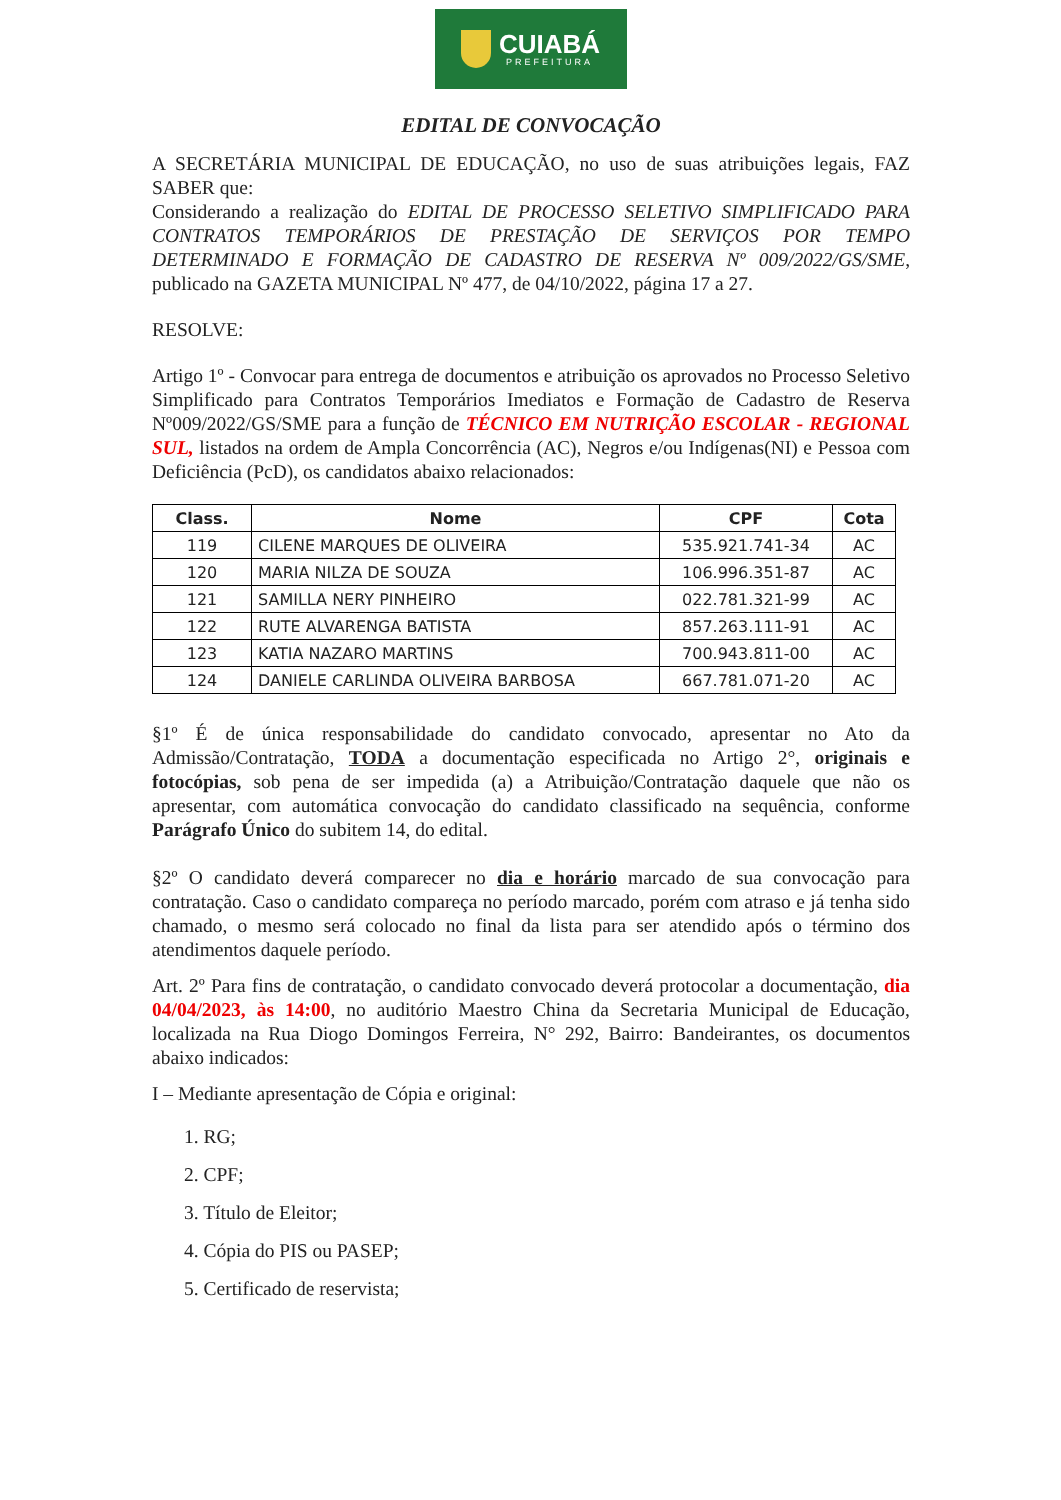CUIABÁ
PREFEITURA
EDITAL DE CONVOCAÇÃO
A SECRETÁRIA MUNICIPAL DE EDUCAÇÃO, no uso de suas atribuições legais, FAZ SABER que:
Considerando a realização do EDITAL DE PROCESSO SELETIVO SIMPLIFICADO PARA CONTRATOS TEMPORÁRIOS DE PRESTAÇÃO DE SERVIÇOS POR TEMPO DETERMINADO E FORMAÇÃO DE CADASTRO DE RESERVA Nº 009/2022/GS/SME, publicado na GAZETA MUNICIPAL Nº 477, de 04/10/2022, página 17 a 27.
RESOLVE:
Artigo 1º - Convocar para entrega de documentos e atribuição os aprovados no Processo Seletivo Simplificado para Contratos Temporários Imediatos e Formação de Cadastro de Reserva Nº009/2022/GS/SME para a função de TÉCNICO EM NUTRIÇÃO ESCOLAR - REGIONAL SUL, listados na ordem de Ampla Concorrência (AC), Negros e/ou Indígenas(NI) e Pessoa com Deficiência (PcD), os candidatos abaixo relacionados:
| Class. | Nome | CPF | Cota |
| --- | --- | --- | --- |
| 119 | CILENE MARQUES DE OLIVEIRA | 535.921.741-34 | AC |
| 120 | MARIA NILZA DE SOUZA | 106.996.351-87 | AC |
| 121 | SAMILLA NERY PINHEIRO | 022.781.321-99 | AC |
| 122 | RUTE ALVARENGA BATISTA | 857.263.111-91 | AC |
| 123 | KATIA NAZARO MARTINS | 700.943.811-00 | AC |
| 124 | DANIELE CARLINDA OLIVEIRA BARBOSA | 667.781.071-20 | AC |
§1º É de única responsabilidade do candidato convocado, apresentar no Ato da Admissão/Contratação, TODA a documentação especificada no Artigo 2°, originais e fotocópias, sob pena de ser impedida (a) a Atribuição/Contratação daquele que não os apresentar, com automática convocação do candidato classificado na sequência, conforme Parágrafo Único do subitem 14, do edital.
§2º O candidato deverá comparecer no dia e horário marcado de sua convocação para contratação. Caso o candidato compareça no período marcado, porém com atraso e já tenha sido chamado, o mesmo será colocado no final da lista para ser atendido após o término dos atendimentos daquele período.
Art. 2º Para fins de contratação, o candidato convocado deverá protocolar a documentação, dia 04/04/2023, às 14:00, no auditório Maestro China da Secretaria Municipal de Educação, localizada na Rua Diogo Domingos Ferreira, N° 292, Bairro: Bandeirantes, os documentos abaixo indicados:
I – Mediante apresentação de Cópia e original:
1. RG;
2. CPF;
3. Título de Eleitor;
4. Cópia do PIS ou PASEP;
5. Certificado de reservista;